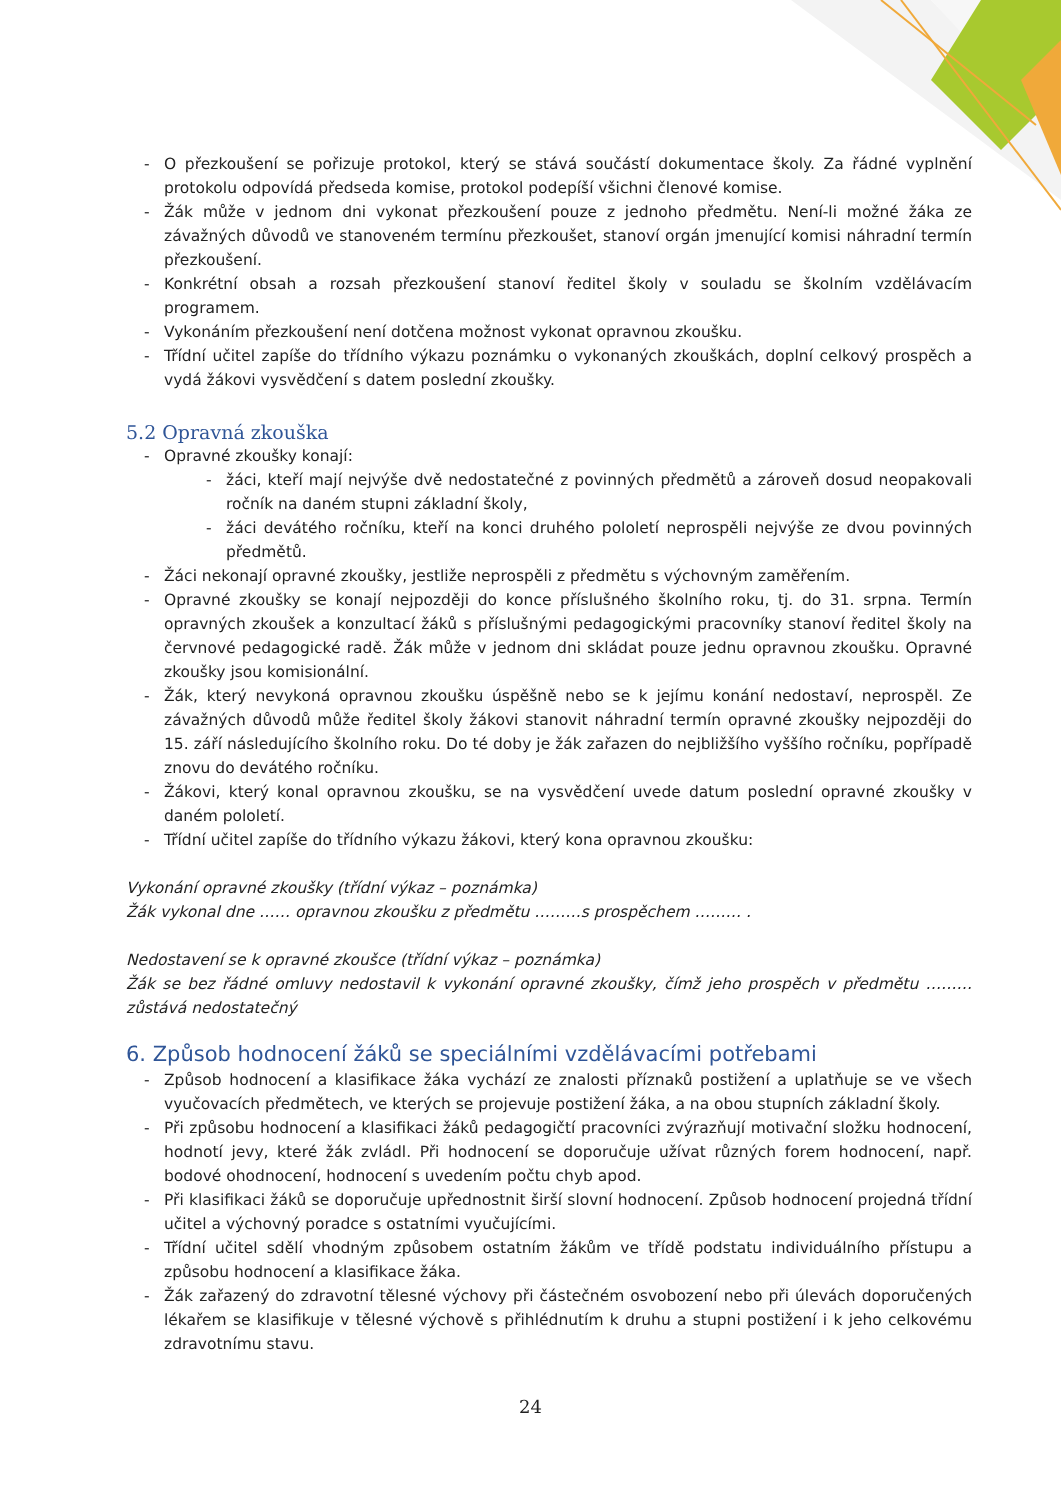- O přezkoušení se pořizuje protokol, který se stává součástí dokumentace školy. Za řádné vyplnění protokolu odpovídá předseda komise, protokol podepíší všichni členové komise.
- Žák může v jednom dni vykonat přezkoušení pouze z jednoho předmětu. Není-li možné žáka ze závažných důvodů ve stanoveném termínu přezkoušet, stanoví orgán jmenující komisi náhradní termín přezkoušení.
- Konkrétní obsah a rozsah přezkoušení stanoví ředitel školy v souladu se školním vzdělávacím programem.
- Vykonáním přezkoušení není dotčena možnost vykonat opravnou zkoušku.
- Třídní učitel zapíše do třídního výkazu poznámku o vykonaných zkouškách, doplní celkový prospěch a vydá žákovi vysvědčení s datem poslední zkoušky.
5.2 Opravná zkouška
- Opravné zkoušky konají:
- žáci, kteří mají nejvýše dvě nedostatečné z povinných předmětů a zároveň dosud neopakovali ročník na daném stupni základní školy,
- žáci devátého ročníku, kteří na konci druhého pololetí neprospěli nejvýše ze dvou povinných předmětů.
- Žáci nekonají opravné zkoušky, jestliže neprospěli z předmětu s výchovným zaměřením.
- Opravné zkoušky se konají nejpozději do konce příslušného školního roku, tj. do 31. srpna. Termín opravných zkoušek a konzultací žáků s příslušnými pedagogickými pracovníky stanoví ředitel školy na červnové pedagogické radě. Žák může v jednom dni skládat pouze jednu opravnou zkoušku. Opravné zkoušky jsou komisionální.
- Žák, který nevykoná opravnou zkoušku úspěšně nebo se k jejímu konání nedostaví, neprospěl. Ze závažných důvodů může ředitel školy žákovi stanovit náhradní termín opravné zkoušky nejpozději do 15. září následujícího školního roku. Do té doby je žák zařazen do nejbližšího vyššího ročníku, popřípadě znovu do devátého ročníku.
- Žákovi, který konal opravnou zkoušku, se na vysvědčení uvede datum poslední opravné zkoušky v daném pololetí.
- Třídní učitel zapíše do třídního výkazu žákovi, který kona opravnou zkoušku:
Vykonání opravné zkoušky (třídní výkaz – poznámka)
Žák vykonal dne …… opravnou zkoušku z předmětu ………s prospěchem ……… .
Nedostavení se k opravné zkoušce (třídní výkaz – poznámka)
Žák se bez řádné omluvy nedostavil k vykonání opravné zkoušky, čímž jeho prospěch v předmětu ……… zůstává nedostatečný
6. Způsob hodnocení žáků se speciálními vzdělávacími potřebami
- Způsob hodnocení a klasifikace žáka vychází ze znalosti příznaků postižení a uplatňuje se ve všech vyučovacích předmětech, ve kterých se projevuje postižení žáka, a na obou stupních základní školy.
- Při způsobu hodnocení a klasifikaci žáků pedagogičtí pracovníci zvýrazňují motivační složku hodnocení, hodnotí jevy, které žák zvládl. Při hodnocení se doporučuje užívat různých forem hodnocení, např. bodové ohodnocení, hodnocení s uvedením počtu chyb apod.
- Při klasifikaci žáků se doporučuje upřednostnit širší slovní hodnocení. Způsob hodnocení projedná třídní učitel a výchovný poradce s ostatními vyučujícími.
- Třídní učitel sdělí vhodným způsobem ostatním žákům ve třídě podstatu individuálního přístupu a způsobu hodnocení a klasifikace žáka.
- Žák zařazený do zdravotní tělesné výchovy při částečném osvobození nebo při úlevách doporučených lékařem se klasifikuje v tělesné výchově s přihlédnutím k druhu a stupni postižení i k jeho celkovému zdravotnímu stavu.
24